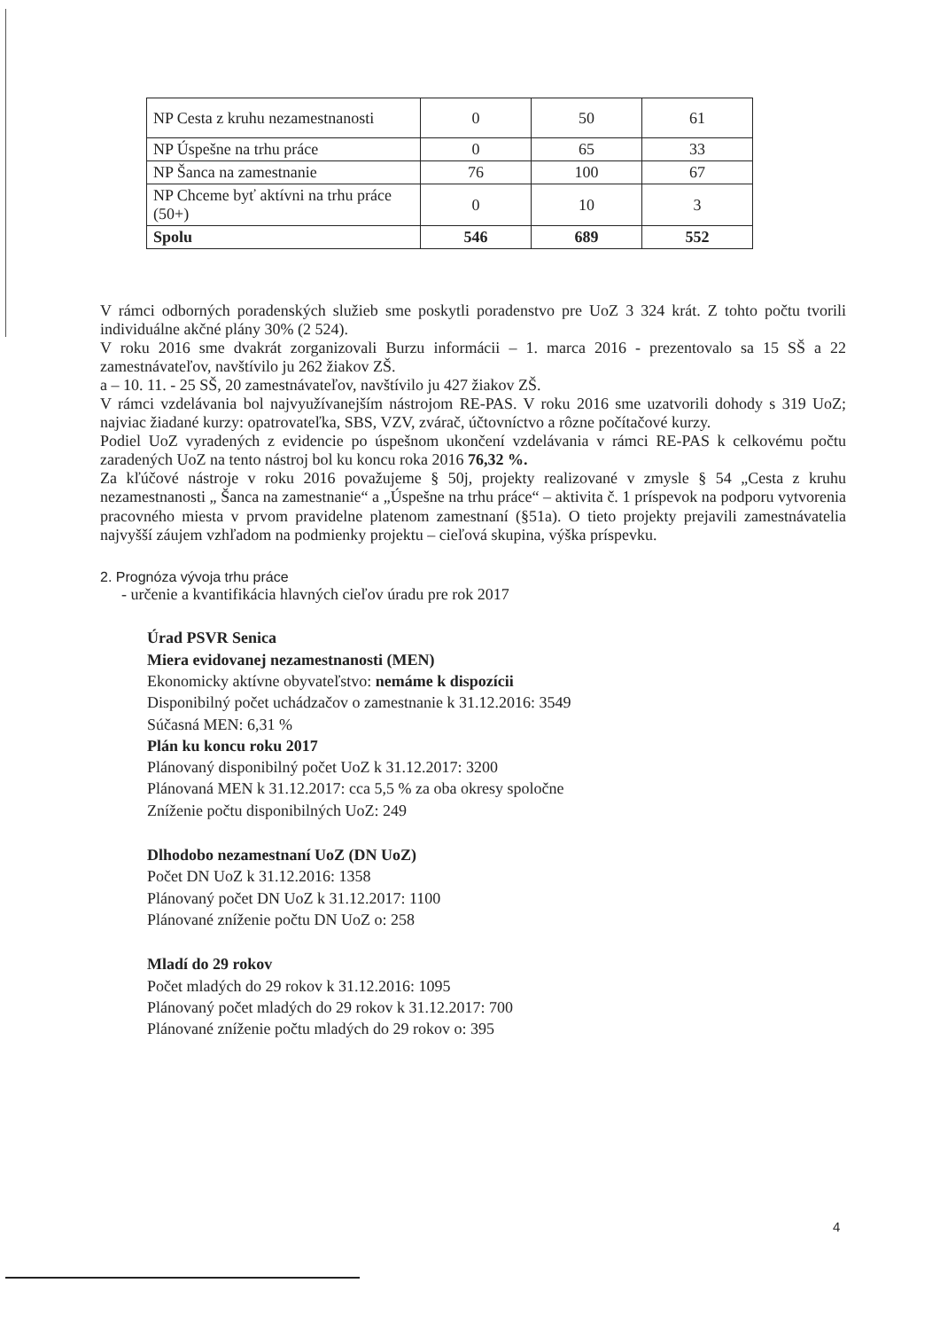| NP Cesta z kruhu nezamestnanosti | 0 | 50 | 61 |
| NP Úspešne na trhu práce | 0 | 65 | 33 |
| NP Šanca na zamestnanie | 76 | 100 | 67 |
| NP Chceme byť aktívni na trhu práce (50+) | 0 | 10 | 3 |
| Spolu | 546 | 689 | 552 |
V rámci odborných poradenských služieb sme poskytli poradenstvo pre UoZ 3 324 krát. Z tohto počtu tvorili individuálne akčné plány 30% (2 524).
V roku 2016 sme dvakrát zorganizovali Burzu informácii – 1. marca 2016 - prezentovalo sa 15 SŠ a 22 zamestnávateľov, navštívilo ju 262 žiakov ZŠ.
a – 10. 11. - 25 SŠ, 20 zamestnávateľov, navštívilo ju 427 žiakov ZŠ.
V rámci vzdelávania bol najvyužívanejším nástrojom RE-PAS. V roku 2016 sme uzatvorili dohody s 319 UoZ; najviac žiadané kurzy: opatrovateľka, SBS, VZV, zvárač, účtovníctvo a rôzne počítačové kurzy.
Podiel UoZ vyradených z evidencie po úspešnom ukončení vzdelávania v rámci RE-PAS k celkovému počtu zaradených UoZ na tento nástroj bol ku koncu roka 2016 76,32 %.
Za kľúčové nástroje v roku 2016 považujeme § 50j, projekty realizované v zmysle § 54 „Cesta z kruhu nezamestnanosti „ Šanca na zamestnanie“ a „Úspešne na trhu práce“ – aktivita č. 1 príspevok na podporu vytvorenia pracovného miesta v prvom pravidelne platenom zamestnaní (§51a). O tieto projekty prejavili zamestnávatelia najvyšší záujem vzhľadom na podmienky projektu – cieľová skupina, výška príspevku.
2. Prognóza vývoja trhu práce
- určenie a kvantifikácia hlavných cieľov úradu pre rok 2017
Úrad PSVR Senica
Miera evidovanej nezamestnanosti (MEN)
Ekonomicky aktívne obyvateľstvo: nemáme k dispozícii
Disponibilný počet uchádzačov o zamestnanie k 31.12.2016: 3549
Súčasná MEN: 6,31 %
Plán ku koncu roku 2017
Plánovaný disponibilný počet UoZ k 31.12.2017: 3200
Plánovaná MEN k 31.12.2017: cca 5,5 % za oba okresy spoločne
Zníženie počtu disponibilných UoZ: 249
Dlhodobo nezamestnaní UoZ (DN UoZ)
Počet DN UoZ k 31.12.2016: 1358
Plánovaný počet DN UoZ k 31.12.2017: 1100
Plánované zníženie počtu DN UoZ o: 258
Mladí do 29 rokov
Počet mladých do 29 rokov k 31.12.2016: 1095
Plánovaný počet mladých do 29 rokov k 31.12.2017: 700
Plánované zníženie počtu mladých do 29 rokov o: 395
4